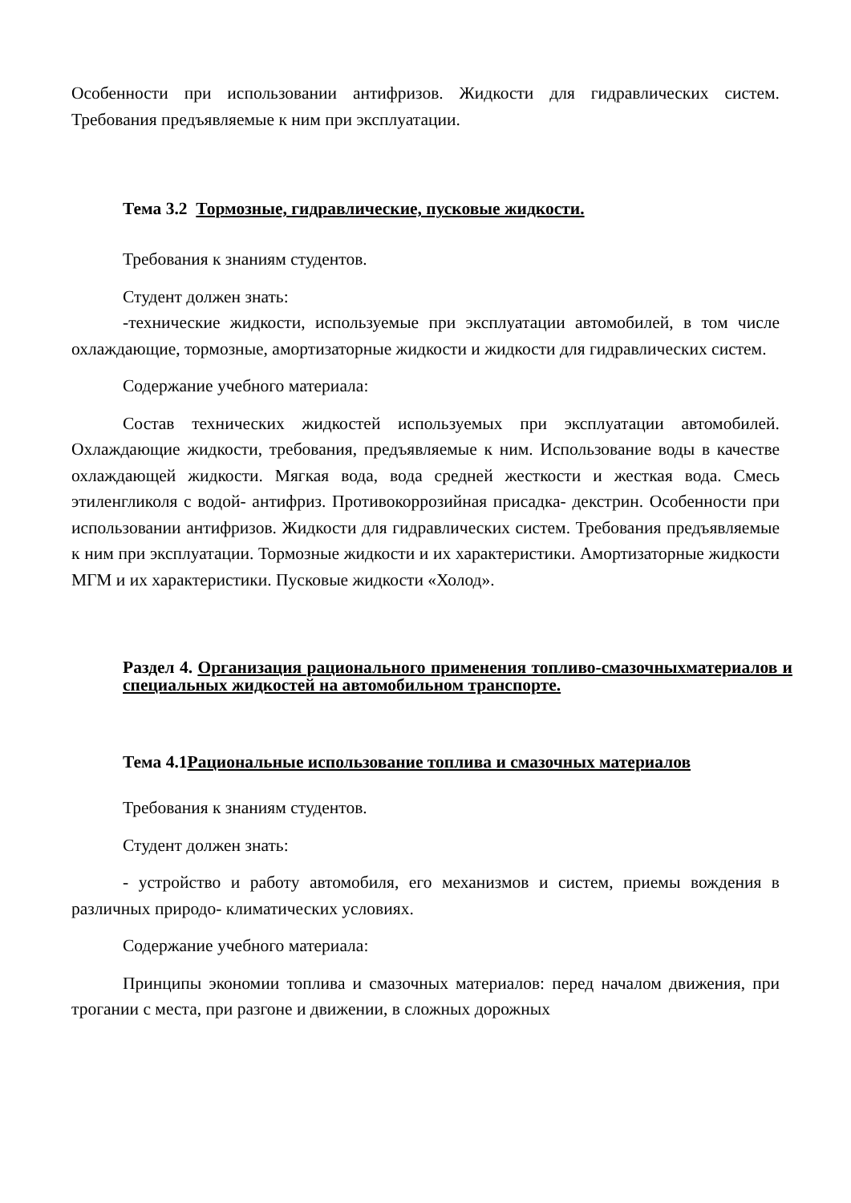Особенности при использовании антифризов. Жидкости для гидравлических систем. Требования предъявляемые к ним при эксплуатации.
Тема 3.2 Тормозные, гидравлические, пусковые жидкости.
Требования к знаниям студентов.
Студент должен знать:
-технические жидкости, используемые при эксплуатации автомобилей, в том числе охлаждающие, тормозные, амортизаторные жидкости и жидкости для гидравлических систем.
Содержание учебного материала:
Состав технических жидкостей используемых при эксплуатации автомобилей. Охлаждающие жидкости, требования, предъявляемые к ним. Использование воды в качестве охлаждающей жидкости. Мягкая вода, вода средней жесткости и жесткая вода. Смесь этиленгликоля с водой- антифриз. Противокоррозийная присадка- декстрин. Особенности при использовании антифризов. Жидкости для гидравлических систем. Требования предъявляемые к ним при эксплуатации. Тормозные жидкости и их характеристики. Амортизаторные жидкости МГМ и их характеристики. Пусковые жидкости «Холод».
Раздел 4. Организация рационального применения топливо-смазочныхматериалов и специальных жидкостей на автомобильном транспорте.
Тема 4.1Рациональные использование топлива и смазочных материалов
Требования к знаниям студентов.
Студент должен знать:
- устройство и работу автомобиля, его механизмов и систем, приемы вождения в различных природо- климатических условиях.
Содержание учебного материала:
Принципы экономии топлива и смазочных материалов: перед началом движения, при трогании с места, при разгоне и движении, в сложных дорожных